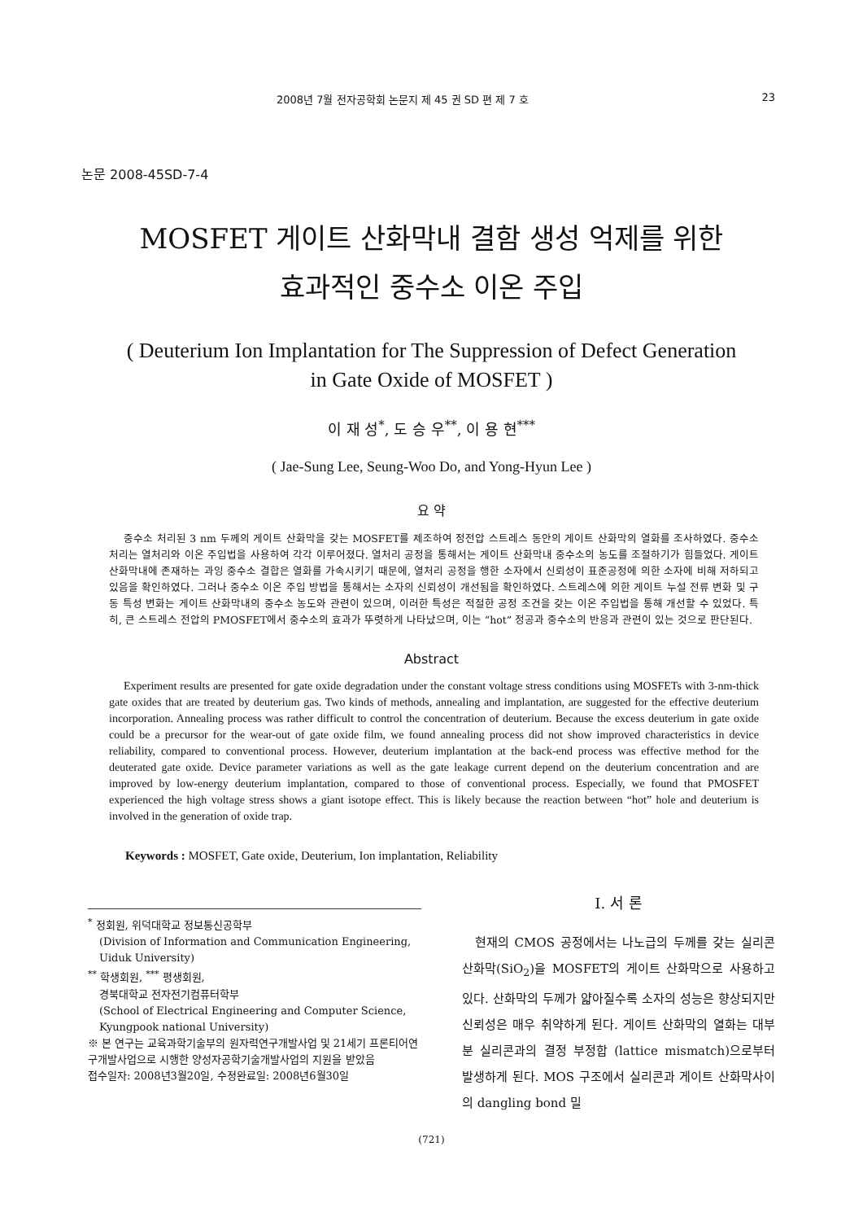2008년 7월 전자공학회 논문지 제 45 권 SD 편 제 7 호 23
논문 2008-45SD-7-4
MOSFET 게이트 산화막내 결함 생성 억제를 위한
효과적인 중수소 이온 주입
( Deuterium Ion Implantation for The Suppression of Defect Generation
in Gate Oxide of MOSFET )
이 재 성<sup>*</sup>, 도 승 우<sup>**</sup>, 이 용 현<sup>***</sup>
( Jae-Sung Lee, Seung-Woo Do, and Yong-Hyun Lee )
요 약
중수소 처리된 3 nm 두께의 게이트 산화막을 갖는 MOSFET를 제조하여 정전압 스트레스 동안의 게이트 산화막의 열화를 조사하였다. 중수소 처리는 열처리와 이온 주입법을 사용하여 각각 이루어졌다. 열처리 공정을 통해서는 게이트 산화막내 중수소의 농도를 조절하기가 힘들었다. 게이트 산화막내에 존재하는 과잉 중수소 결합은 열화를 가속시키기 때문에, 열처리 공정을 행한 소자에서 신뢰성이 표준공정에 의한 소자에 비해 저하되고 있음을 확인하였다. 그러나 중수소 이온 주입 방법을 통해서는 소자의 신뢰성이 개선됨을 확인하였다. 스트레스에 의한 게이트 누설 전류 변화 및 구동 특성 변화는 게이트 산화막내의 중수소 농도와 관련이 있으며, 이러한 특성은 적절한 공정 조건을 갖는 이온 주입법을 통해 개선할 수 있었다. 특히, 큰 스트레스 전압의 PMOSFET에서 중수소의 효과가 뚜렷하게 나타났으며, 이는 “hot” 정공과 중수소의 반응과 관련이 있는 것으로 판단된다.
Abstract
Experiment results are presented for gate oxide degradation under the constant voltage stress conditions using MOSFETs with 3-nm-thick gate oxides that are treated by deuterium gas. Two kinds of methods, annealing and implantation, are suggested for the effective deuterium incorporation. Annealing process was rather difficult to control the concentration of deuterium. Because the excess deuterium in gate oxide could be a precursor for the wear-out of gate oxide film, we found annealing process did not show improved characteristics in device reliability, compared to conventional process. However, deuterium implantation at the back-end process was effective method for the deuterated gate oxide. Device parameter variations as well as the gate leakage current depend on the deuterium concentration and are improved by low-energy deuterium implantation, compared to those of conventional process. Especially, we found that PMOSFET experienced the high voltage stress shows a giant isotope effect. This is likely because the reaction between “hot” hole and deuterium is involved in the generation of oxide trap.
Keywords : MOSFET, Gate oxide, Deuterium, Ion implantation, Reliability
<sup>*</sup> 정회원, 위덕대학교 정보통신공학부
(Division of Information and Communication Engineering, Uiduk University)
<sup>**</sup> 학생회원, <sup>***</sup> 평생회원,
경북대학교 전자전기컴퓨터학부
(School of Electrical Engineering and Computer Science, Kyungpook national University)
※ 본 연구는 교육과학기술부의 원자력연구개발사업 및 21세기 프론티어연구개발사업으로 시행한 양성자공학기술개발사업의 지원을 받았음
접수일자: 2008년3월20일, 수정완료일: 2008년6월30일
I. 서 론
현재의 CMOS 공정에서는 나노급의 두께를 갖는 실리콘 산화막(SiO<sub>2</sub>)을 MOSFET의 게이트 산화막으로 사용하고 있다. 산화막의 두께가 얇아질수록 소자의 성능은 향상되지만 신뢰성은 매우 취약하게 된다. 게이트 산화막의 열화는 대부분 실리콘과의 결정 부정합 (lattice mismatch)으로부터 발생하게 된다. MOS 구조에서 실리콘과 게이트 산화막사이의 dangling bond 밀
(721)